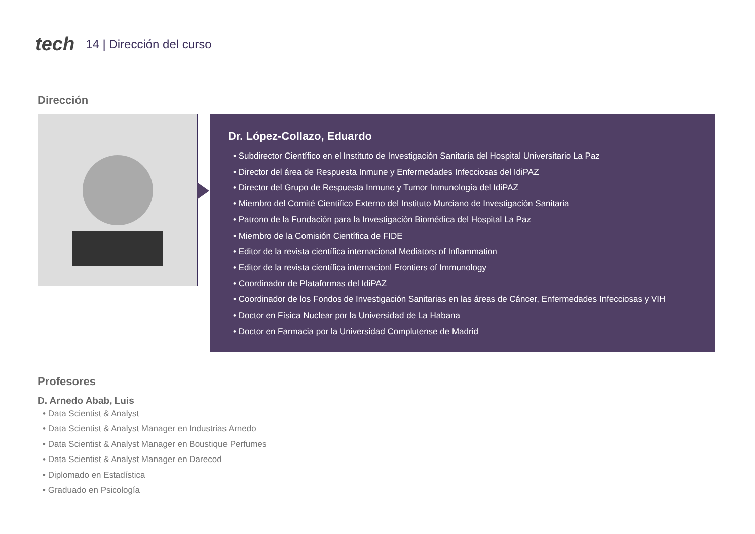tech 14 | Dirección del curso
Dirección
Dr. López-Collazo, Eduardo
• Subdirector Científico en el Instituto de Investigación Sanitaria del Hospital Universitario La Paz
• Director del área de Respuesta Inmune y Enfermedades Infecciosas del IdiPAZ
• Director del Grupo de Respuesta Inmune y Tumor Inmunología del IdiPAZ
• Miembro del Comité Científico Externo del Instituto Murciano de Investigación Sanitaria
• Patrono de la Fundación para la Investigación Biomédica del Hospital La Paz
• Miembro de la Comisión Científica de FIDE
• Editor de la revista científica internacional Mediators of Inflammation
• Editor de la revista científica internacionl Frontiers of Immunology
• Coordinador de Plataformas del IdiPAZ
• Coordinador de los Fondos de Investigación Sanitarias en las áreas de Cáncer, Enfermedades Infecciosas y VIH
• Doctor en Física Nuclear por la Universidad de La Habana
• Doctor en Farmacia por la Universidad Complutense de Madrid
Profesores
D. Arnedo Abab, Luis
• Data Scientist & Analyst
• Data Scientist & Analyst Manager en Industrias Arnedo
• Data Scientist & Analyst Manager en Boustique Perfumes
• Data Scientist & Analyst Manager en Darecod
• Diplomado en Estadística
• Graduado en Psicología